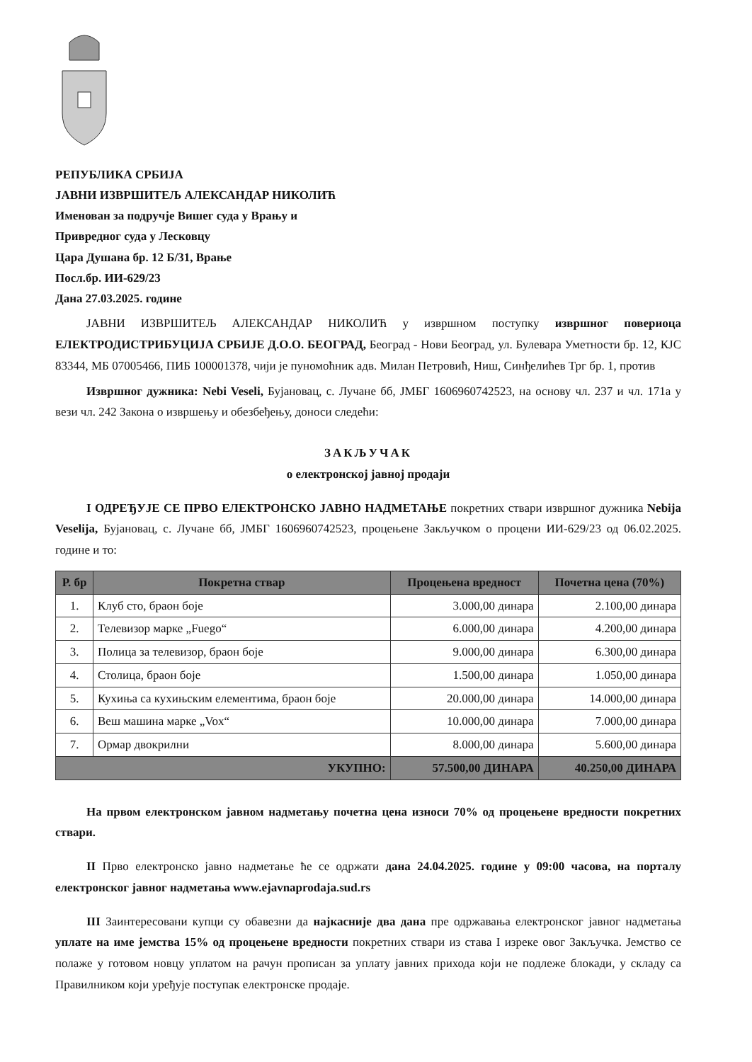РЕПУБЛИКА СРБИЈА
ЈАВНИ ИЗВРШИТЕЉ АЛЕКСАНДАР НИКОЛИЋ
Именован за подручје Вишег суда у Врању и
Привредног суда у Лесковцу
Цара Душана бр. 12 Б/31, Врање
Посл.бр. ИИ-629/23
Дана 27.03.2025. године
ЈАВНИ ИЗВРШИТЕЉ АЛЕКСАНДАР НИКОЛИЋ у извршном поступку извршног повериоца ЕЛЕКТРОДИСТРИБУЦИЈА СРБИЈЕ Д.О.О. БЕОГРАД, Београд - Нови Београд, ул. Булевара Уметности бр. 12, КЈС 83344, МБ 07005466, ПИБ 100001378, чији је пуномоћник адв. Милан Петровић, Ниш, Синђелићев Трг бр. 1, против
Извршног дужника: Nebi Veseli, Бујановац, с. Лучане бб, ЈМБГ 1606960742523, на основу чл. 237 и чл. 171а у вези чл. 242 Закона о извршењу и обезбеђењу, доноси следећи:
ЗАКЉУЧАК
о електронској јавној продаји
I ОДРЕЂУЈЕ СЕ ПРВО ЕЛЕКТРОНСКО ЈАВНО НАДМЕТАЊЕ покретних ствари извршног дужника Nebija Veselija, Бујановац, с. Лучане бб, ЈМБГ 1606960742523, процењене Закључком о процени ИИ-629/23 од 06.02.2025. године и то:
| Р. бр | Покретна ствар | Процењена вредност | Почетна цена (70%) |
| --- | --- | --- | --- |
| 1. | Клуб сто, браон боје | 3.000,00 динара | 2.100,00 динара |
| 2. | Телевизор марке „Fuego“ | 6.000,00 динара | 4.200,00 динара |
| 3. | Полица за телевизор, браон боје | 9.000,00 динара | 6.300,00 динара |
| 4. | Столица, браон боје | 1.500,00 динара | 1.050,00 динара |
| 5. | Кухиња са кухињским елементима, браон боје | 20.000,00 динара | 14.000,00 динара |
| 6. | Веш машина марке „Vox“ | 10.000,00 динара | 7.000,00 динара |
| 7. | Ормар двокрилни | 8.000,00 динара | 5.600,00 динара |
| УКУПНО: | | 57.500,00 ДИНАРА | 40.250,00 ДИНАРА |
На првом електронском јавном надметању почетна цена износи 70% од процењене вредности покретних ствари.
II Прво електронско јавно надметање ће се одржати дана 24.04.2025. године у 09:00 часова, на порталу електронског јавног надметања www.ejavnaprodaja.sud.rs
III Заинтересовани купци су обавезни да најкасније два дана пре одржавања електронског јавног надметања уплате на име јемства 15% од процењене вредности покретних ствари из става I изреке овог Закључка. Јемство се полаже у готовом новцу уплатом на рачун прописан за уплату јавних прихода који не подлеже блокади, у складу са Правилником који уређује поступак електронске продаје.